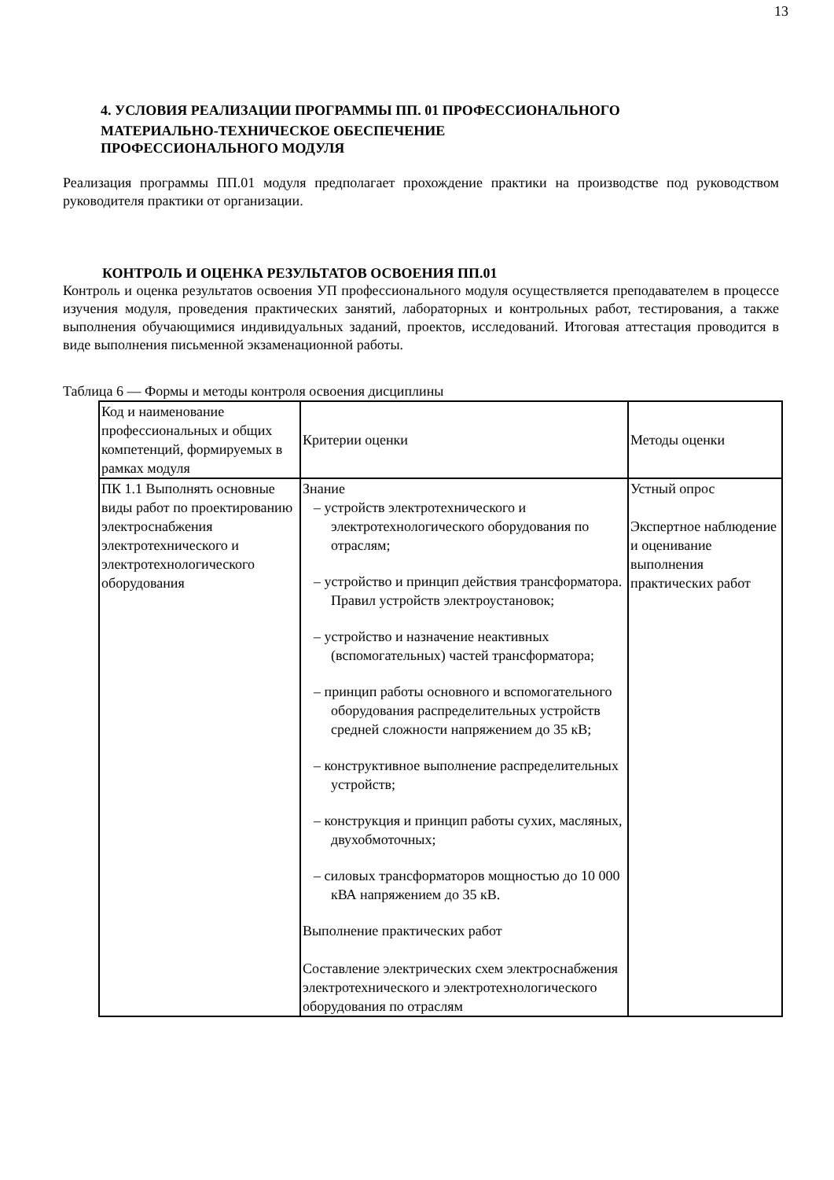13
4. УСЛОВИЯ РЕАЛИЗАЦИИ ПРОГРАММЫ ПП. 01 ПРОФЕССИОНАЛЬНОГО
МАТЕРИАЛЬНО-ТЕХНИЧЕСКОЕ ОБЕСПЕЧЕНИЕ
ПРОФЕССИОНАЛЬНОГО МОДУЛЯ
Реализация программы ПП.01 модуля предполагает прохождение практики на производстве под руководством руководителя практики от организации.
КОНТРОЛЬ И ОЦЕНКА РЕЗУЛЬТАТОВ ОСВОЕНИЯ ПП.01
Контроль и оценка результатов освоения УП профессионального модуля осуществляется преподавателем в процессе изучения модуля, проведения практических занятий, лабораторных и контрольных работ, тестирования, а также выполнения обучающимися индивидуальных заданий, проектов, исследований. Итоговая аттестация проводится в виде выполнения письменной экзаменационной работы.
Таблица 6 — Формы и методы контроля освоения дисциплины
| Код и наименование профессиональных и общих компетенций, формируемых в рамках модуля | Критерии оценки | Методы оценки |
| ПК 1.1 Выполнять основные виды работ по проектированию электроснабжения электротехнического и электротехнологического оборудования | Знание – устройств электротехнического и электротехнологического оборудования по отраслям; – устройство и принцип действия трансформатора. Правил устройств электроустановок; – устройство и назначение неактивных (вспомогательных) частей трансформатора; – принцип работы основного и вспомогательного оборудования распределительных устройств средней сложности напряжением до 35 кВ; – конструктивное выполнение распределительных устройств; – конструкция и принцип работы сухих, масляных, двухобмоточных; – силовых трансформаторов мощностью до 10 000 кВА напряжением до 35 кВ. Выполнение практических работ Составление электрических схем электроснабжения электротехнического и электротехнологического оборудования по отраслям | Устный опрос Экспертное наблюдение и оценивание выполнения практических работ |